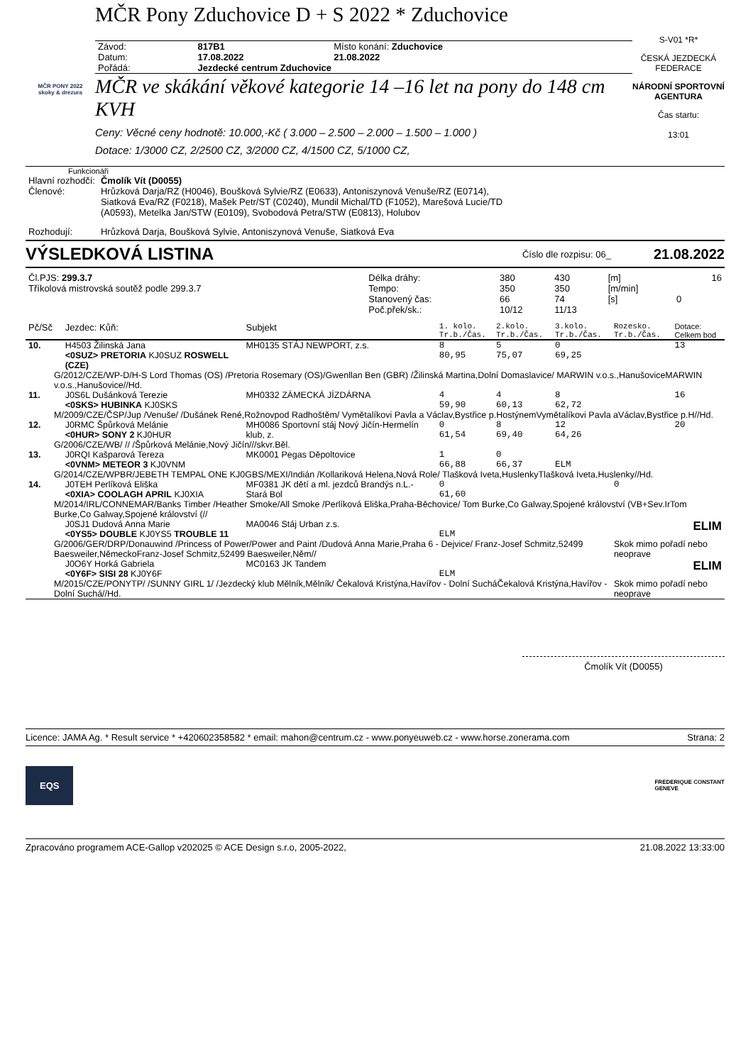MČR Pony Zduchovice D + S 2022 * Zduchovice
MČR PONY 2022
skoky & drezura
| Závod: | 817B1 | Místo konání: Zduchovice |
| Datum: | 17.08.2022 | 21.08.2022 |
| Pořádá: | Jezdecké centrum Zduchovice | |
MČR ve skákání věkové kategorie 14 –16 let na pony do 148 cm KVH
Ceny: Věcné ceny hodnotě: 10.000,-Kč ( 3.000 – 2.500 – 2.000 – 1.500 – 1.000 )
Dotace: 1/3000 CZ, 2/2500 CZ, 3/2000 CZ, 4/1500 CZ, 5/1000 CZ,
S-V01 *R*
ČESKÁ JEZDECKÁ FEDERACE
NÁRODNÍ SPORTOVNÍ AGENTURA
Čas startu:
13:01
Funkcionáři
| Hlavní rozhodčí: | Čmolík Vít (D0055) |
| Členové: | Hrůzková Darja/RZ (H0046), Boušková Sylvie/RZ (E0633), Antoniszynová Venuše/RZ (E0714), Siatková Eva/RZ (F0218), Mašek Petr/ST (C0240), Mundil Michal/TD (F1052), Marešová Lucie/TD (A0593), Metelka Jan/STW (E0109), Svobodová Petra/STW (E0813), Holubov |
| Rozhodují: | Hrůzková Darja, Boušková Sylvie, Antoniszynová Venuše, Siatková Eva |
VÝSLEDKOVÁ LISTINA
Číslo dle rozpisu: 06_ 21.08.2022
| Čl.PJS: 299.3.7 | Délka dráhy: | 380 | 430 | [m] | | 16 |
| Tříkolová mistrovská soutěž podle 299.3.7 | Tempo: | 350 | 350 | [m/min] | | |
| | Stanovený čas: | 66 | 74 | [s] | 0 | |
| | Poč.přek/sk.: | 10/12 | 11/13 | | | |
| Pč/Sč | Jezdec: Kůň: | Subjekt | 1. kolo. Tr.b./Čas. | 2.kolo. Tr.b./Čas. | 3.kolo. Tr.b./Čas. | Rozesko. Tr.b./Čas. | Dotace: Celkem bod |
| --- | --- | --- | --- | --- | --- | --- | --- |
| 10. | H4503 Žilinská Jana <0SUZ> PRETORIA KJ0SUZ ROSWELL (CZE) | MH0135 STÁJ NEWPORT, z.s. | 8 80,95 | 5 75,07 | 0 69,25 | | 13 |
| G/2012/CZE/WP-D/H-S Lord Thomas (OS) /Pretoria Rosemary (OS)/Gwenllan Ben (GBR) /Žilinská Martina,Dolní Domaslavice/ MARWIN v.o.s.,HanušoviceMARWIN v.o.s.,Hanušovice//Hd. | | | | | | | |
| 11. | J0S6L Dušánková Terezie <0SKS> HUBINKA KJ0SKS | MH0332 ZÁMECKÁ JÍZDÁRNA | 4 59,90 | 4 60,13 | 8 62,72 | | 16 |
| M/2009/CZE/ČSP/Jup /Venuše/ /Dušánek René,Rožnovpod Radhoštěm/ Vymětalíkovi Pavla a Václav,Bystřice p.HostýnemVymětalíkovi Pavla aVáclav,Bystřice p.H//Hd. | | | | | | | |
| 12. | J0RMC Špůrková Melánie <0HUR> SONY 2 KJ0HUR | MH0086 Sportovní stáj Nový Jičín-Hermelín klub, z. | 0 61,54 | 8 69,40 | 12 64,26 | | 20 |
| G/2006/CZE/WB/ // /Špůrková Melánie,Nový Jičín///skvr.Běl. | | | | | | | |
| 13. | J0RQI Kašparová Tereza <0VNM> METEOR 3 KJ0VNM | MK0001 Pegas Děpoltovice | 1 66,88 | 0 66,37 | ELM | | |
| G/2014/CZE/WPBR/JEBETH TEMPAL ONE KJ0GBS/MEXI/Indián /Kollariková Helena,Nová Role/ Tlašková Iveta,HuslenkyTlašková Iveta,Huslenky//Hd. | | | | | | | |
| 14. | J0TEH Perlíková Eliška <0XIA> COOLAGH APRIL KJ0XIA | MF0381 JK dětí a ml. jezdců Brandýs n.L.-Stará Bol | 0 61,60 | | | 0 | |
| M/2014/IRL/CONNEMAR/Banks Timber /Heather Smoke/All Smoke /Perlíková Eliška,Praha-Běchovice/ Tom Burke,Co Galway,Spojené království (VB+Sev.IrTom Burke,Co Galway,Spojené království (// | | | | | | | |
| | J0SJ1 Dudová Anna Marie <0YS5> DOUBLE KJ0YS5 TROUBLE 11 | MA0046 Stáj Urban z.s. | ELM | | | | ELIM |
| G/2006/GER/DRP/Donauwind /Princess of Power/Power and Paint /Dudová Anna Marie,Praha 6 - Dejvice/ Franz-Josef Schmitz,52499 Baesweiler,NěmeckoFranz-Josef Schmitz,52499 Baesweiler,Něm// | | | | | | Skok mimo pořadí nebo neoprave | |
| | J0O6Y Horká Gabriela <0Y6F> SISI 28 KJ0Y6F | MC0163 JK Tandem | ELM | | | | ELIM |
| M/2015/CZE/PONYTP/ /SUNNY GIRL 1/ /Jezdecký klub Mělník,Mělník/ Čekalová Kristýna,Havířov - Dolní SucháČekalová Kristýna,Havířov - Dolní Suchá//Hd. | | | | | | Skok mimo pořadí nebo neoprave | |
Čmolík Vít (D0055)
Licence: JAMA Ag. * Result service * +420602358582 * email: mahon@centrum.cz - www.ponyeuweb.cz - www.horse.zonerama.com Strana: 2
EQS FREDERIQUE CONSTANT
GENEVE
Zpracováno programem ACE-Gallop v202025 © ACE Design s.r.o, 2005-2022, 21.08.2022 13:33:00